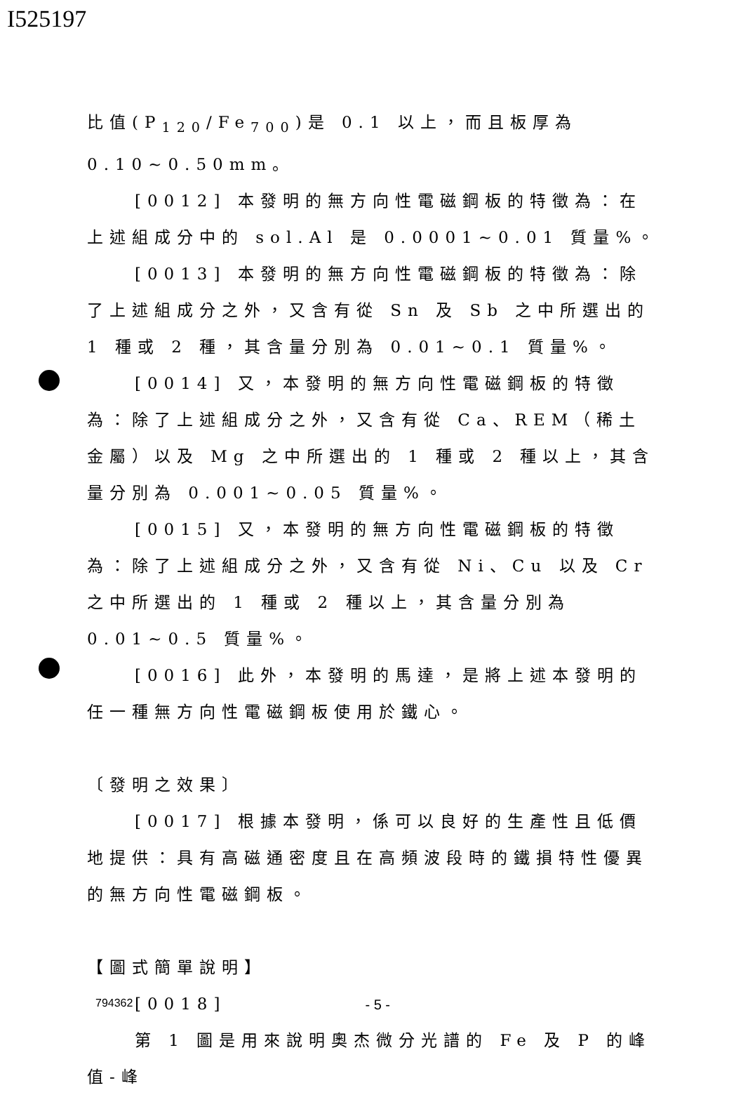I525197
比值(P<sub>120</sub>/Fe<sub>700</sub>)是 0.1 以上，而且板厚為 0.10~0.50mm。
[0012] 本發明的無方向性電磁鋼板的特徵為：在上述組成分中的 sol.Al 是 0.0001~0.01 質量%。
[0013] 本發明的無方向性電磁鋼板的特徵為：除了上述組成分之外，又含有從 Sn 及 Sb 之中所選出的 1 種或 2 種，其含量分別為 0.01~0.1 質量%。
[0014] 又，本發明的無方向性電磁鋼板的特徵為：除了上述組成分之外，又含有從 Ca、REM（稀土金屬）以及 Mg 之中所選出的 1 種或 2 種以上，其含量分別為 0.001~0.05 質量%。
[0015] 又，本發明的無方向性電磁鋼板的特徵為：除了上述組成分之外，又含有從 Ni、Cu 以及 Cr 之中所選出的 1 種或 2 種以上，其含量分別為 0.01~0.5 質量%。
[0016] 此外，本發明的馬達，是將上述本發明的任一種無方向性電磁鋼板使用於鐵心。
〔發明之效果〕
[0017] 根據本發明，係可以良好的生產性且低價地提供：具有高磁通密度且在高頻波段時的鐵損特性優異的無方向性電磁鋼板。
【圖式簡單說明】
[0018]
第 1 圖是用來說明奧杰微分光譜的 Fe 及 P 的峰值-峰
794362 - 5 -